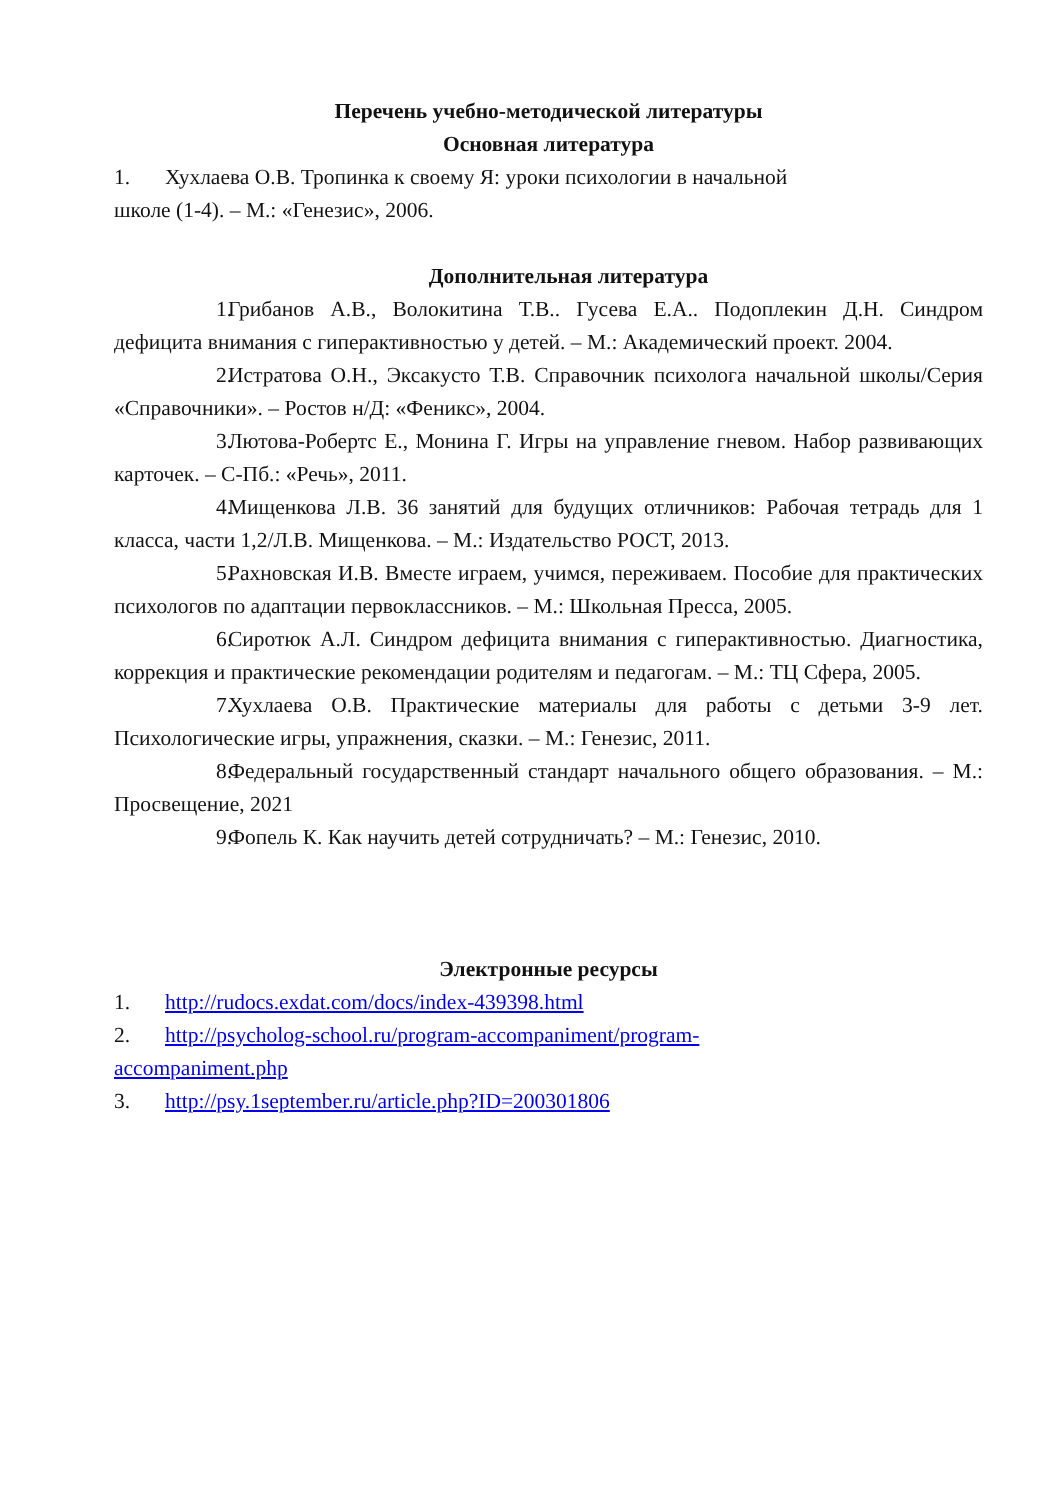Перечень учебно-методической литературы
Основная литература
1. Хухлаева О.В. Тропинка к своему Я: уроки психологии в начальной
школе (1-4). – М.: «Генезис», 2006.
Дополнительная литература
1. Грибанов А.В., Волокитина Т.В.. Гусева Е.А.. Подоплекин Д.Н. Синдром дефицита внимания с гиперактивностью у детей. – М.: Академический проект. 2004.
2. Истратова О.Н., Эксакусто Т.В. Справочник психолога начальной школы/Серия «Справочники». – Ростов н/Д: «Феникс», 2004.
3. Лютова-Робертс Е., Монина Г. Игры на управление гневом. Набор развивающих карточек. – С-Пб.: «Речь», 2011.
4. Мищенкова Л.В. 36 занятий для будущих отличников: Рабочая тетрадь для 1 класса, части 1,2/Л.В. Мищенкова. – М.: Издательство РОСТ, 2013.
5. Рахновская И.В. Вместе играем, учимся, переживаем. Пособие для практических психологов по адаптации первоклассников. – М.: Школьная Пресса, 2005.
6. Сиротюк А.Л. Синдром дефицита внимания с гиперактивностью. Диагностика, коррекция и практические рекомендации родителям и педагогам. – М.: ТЦ Сфера, 2005.
7. Хухлаева О.В. Практические материалы для работы с детьми 3-9 лет. Психологические игры, упражнения, сказки. – М.: Генезис, 2011.
8. Федеральный государственный стандарт начального общего образования. – М.: Просвещение, 2021
9. Фопель К. Как научить детей сотрудничать? – М.: Генезис, 2010.
Электронные ресурсы
1. http://rudocs.exdat.com/docs/index-439398.html
2. http://psycholog-school.ru/program-accompaniment/program-
accompaniment.php
3. http://psy.1september.ru/article.php?ID=200301806